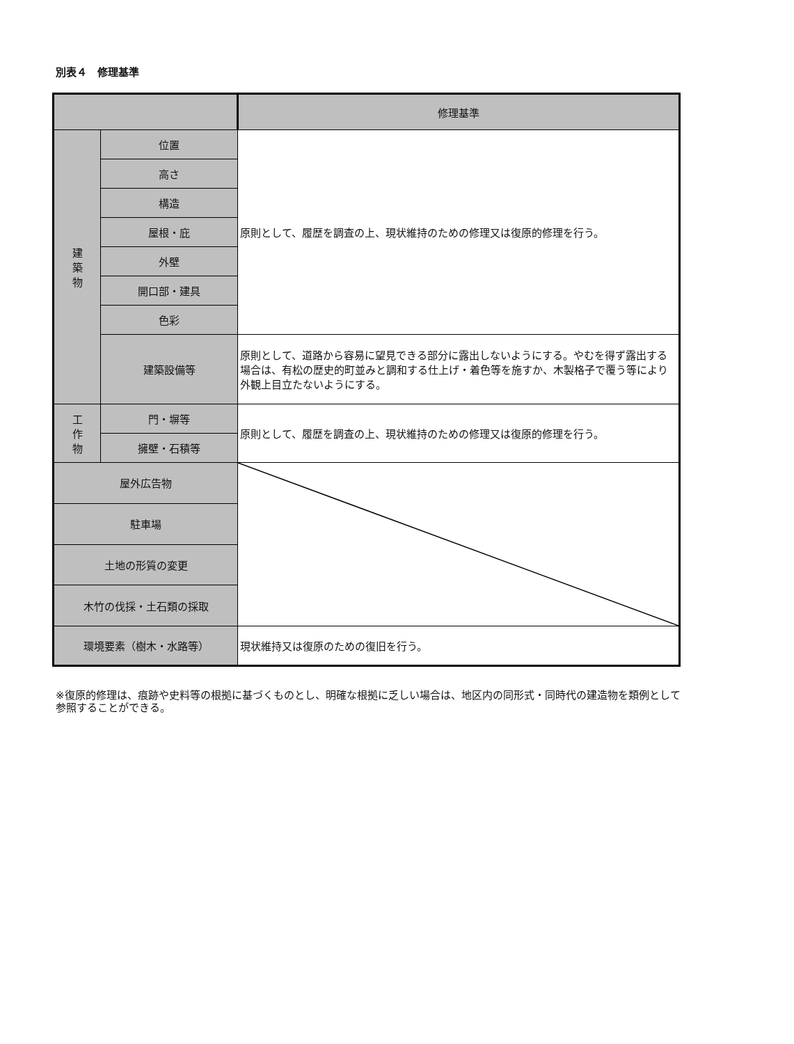別表４　修理基準
| | | 修理基準 |
| --- | --- | --- |
| 建 築 物 | 位置 | 原則として、履歴を調査の上、現状維持のための修理又は復原的修理を行う。 |
| | 高さ | |
| | 構造 | |
| | 屋根・庇 | |
| | 外壁 | |
| | 開口部・建具 | |
| | 色彩 | |
| | 建築設備等 | 原則として、道路から容易に望見できる部分に露出しないようにする。やむを得ず露出する場合は、有松の歴史的町並みと調和する仕上げ・着色等を施すか、木製格子で覆う等により外観上目立たないようにする。 |
| 工 作 物 | 門・塀等 | 原則として、履歴を調査の上、現状維持のための修理又は復原的修理を行う。 |
| | 擁壁・石積等 | |
| 屋外広告物 | | |
| 駐車場 | | |
| 土地の形質の変更 | | |
| 木竹の伐採・土石類の採取 | | |
| 環境要素（樹木・水路等） | | 現状維持又は復原のための復旧を行う。 |
※復原的修理は、痕跡や史料等の根拠に基づくものとし、明確な根拠に乏しい場合は、地区内の同形式・同時代の建造物を類例として参照することができる。